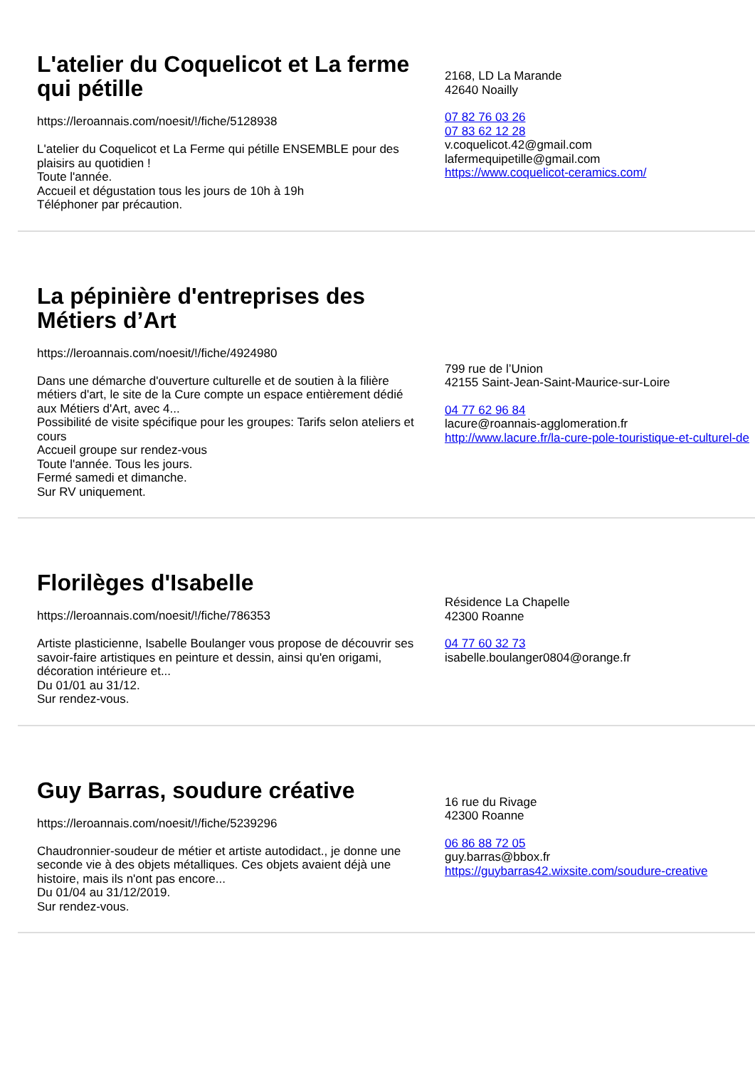L'atelier du Coquelicot et La ferme qui pétille
https://leroannais.com/noesit/!/fiche/5128938
L'atelier du Coquelicot et La Ferme qui pétille ENSEMBLE pour des plaisirs au quotidien !
Toute l'année.
Accueil et dégustation tous les jours de 10h à 19h
Téléphoner par précaution.
2168, LD La Marande
42640 Noailly
07 82 76 03 26
07 83 62 12 28
v.coquelicot.42@gmail.com
lafermequipetille@gmail.com
https://www.coquelicot-ceramics.com/
La pépinière d'entreprises des Métiers d’Art
https://leroannais.com/noesit/!/fiche/4924980
Dans une démarche d'ouverture culturelle et de soutien à la filière métiers d'art, le site de la Cure compte un espace entièrement dédié aux Métiers d'Art, avec 4...
Possibilité de visite spécifique pour les groupes: Tarifs selon ateliers et cours
Accueil groupe sur rendez-vous
Toute l'année. Tous les jours.
Fermé samedi et dimanche.
Sur RV uniquement.
799 rue de l’Union
42155 Saint-Jean-Saint-Maurice-sur-Loire
04 77 62 96 84
lacure@roannais-agglomeration.fr
http://www.lacure.fr/la-cure-pole-touristique-et-culturel-de
Florilèges d'Isabelle
https://leroannais.com/noesit/!/fiche/786353
Artiste plasticienne, Isabelle Boulanger vous propose de découvrir ses savoir-faire artistiques en peinture et dessin, ainsi qu'en origami, décoration intérieure et...
Du 01/01 au 31/12.
Sur rendez-vous.
Résidence La Chapelle
42300 Roanne
04 77 60 32 73
isabelle.boulanger0804@orange.fr
Guy Barras, soudure créative
https://leroannais.com/noesit/!/fiche/5239296
Chaudronnier-soudeur de métier et artiste autodidact., je donne une seconde vie à des objets métalliques. Ces objets avaient déjà une histoire, mais ils n'ont pas encore...
Du 01/04 au 31/12/2019.
Sur rendez-vous.
16 rue du Rivage
42300 Roanne
06 86 88 72 05
guy.barras@bbox.fr
https://guybarras42.wixsite.com/soudure-creative